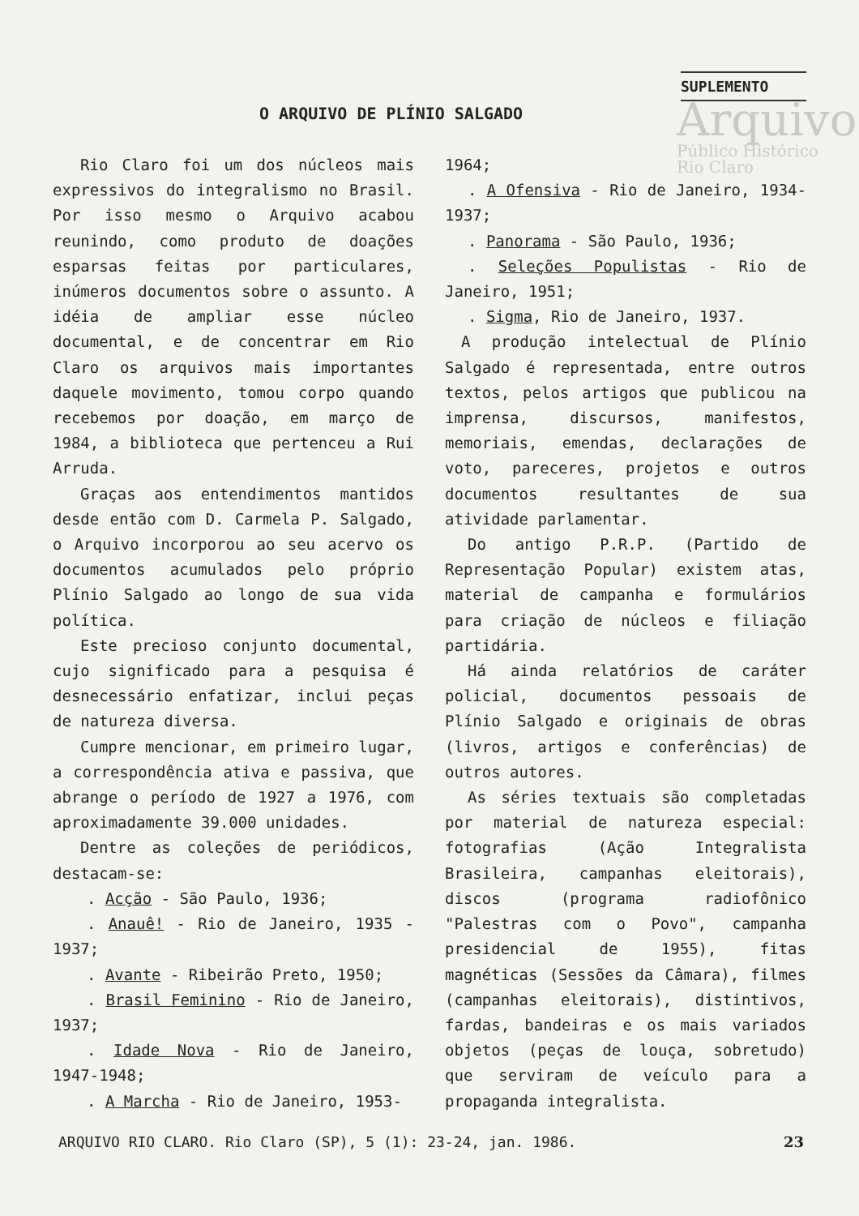SUPLEMENTO
Arquivo
Público Histórico
Rio Claro
O ARQUIVO DE PLÍNIO SALGADO
Rio Claro foi um dos núcleos mais expressivos do integralismo no Brasil. Por isso mesmo o Arquivo acabou reunindo, como produto de doações esparsas feitas por particulares, inúmeros documentos sobre o assunto. A idéia de ampliar esse núcleo documental, e de concentrar em Rio Claro os arquivos mais importantes daquele movimento, tomou corpo quando recebemos por doação, em março de 1984, a biblioteca que pertenceu a Rui Arruda.
Graças aos entendimentos mantidos desde então com D. Carmela P. Salgado, o Arquivo incorporou ao seu acervo os documentos acumulados pelo próprio Plínio Salgado ao longo de sua vida política.
Este precioso conjunto documental, cujo significado para a pesquisa é desnecessário enfatizar, inclui peças de natureza diversa.
Cumpre mencionar, em primeiro lugar, a correspondência ativa e passiva, que abrange o período de 1927 a 1976, com aproximadamente 39.000 unidades.
Dentre as coleções de periódicos, destacam-se:
. Acção - São Paulo, 1936;
. Anauê! - Rio de Janeiro, 1935 - 1937;
. Avante - Ribeirão Preto, 1950;
. Brasil Feminino - Rio de Janeiro, 1937;
. Idade Nova - Rio de Janeiro, 1947-1948;
. A Marcha - Rio de Janeiro, 1953-
1964;
. A Ofensiva - Rio de Janeiro, 1934-1937;
. Panorama - São Paulo, 1936;
. Seleções Populistas - Rio de Janeiro, 1951;
. Sigma, Rio de Janeiro, 1937.
A produção intelectual de Plínio Salgado é representada, entre outros textos, pelos artigos que publicou na imprensa, discursos, manifestos, memoriais, emendas, declarações de voto, pareceres, projetos e outros documentos resultantes de sua atividade parlamentar.
Do antigo P.R.P. (Partido de Representação Popular) existem atas, material de campanha e formulários para criação de núcleos e filiação partidária.
Há ainda relatórios de caráter policial, documentos pessoais de Plínio Salgado e originais de obras (livros, artigos e conferências) de outros autores.
As séries textuais são completadas por material de natureza especial: fotografias (Ação Integralista Brasileira, campanhas eleitorais), discos (programa radiofônico "Palestras com o Povo", campanha presidencial de 1955), fitas magnéticas (Sessões da Câmara), filmes (campanhas eleitorais), distintivos, fardas, bandeiras e os mais variados objetos (peças de louça, sobretudo) que serviram de veículo para a propaganda integralista.
ARQUIVO RIO CLARO. Rio Claro (SP), 5 (1): 23-24, jan. 1986. 23